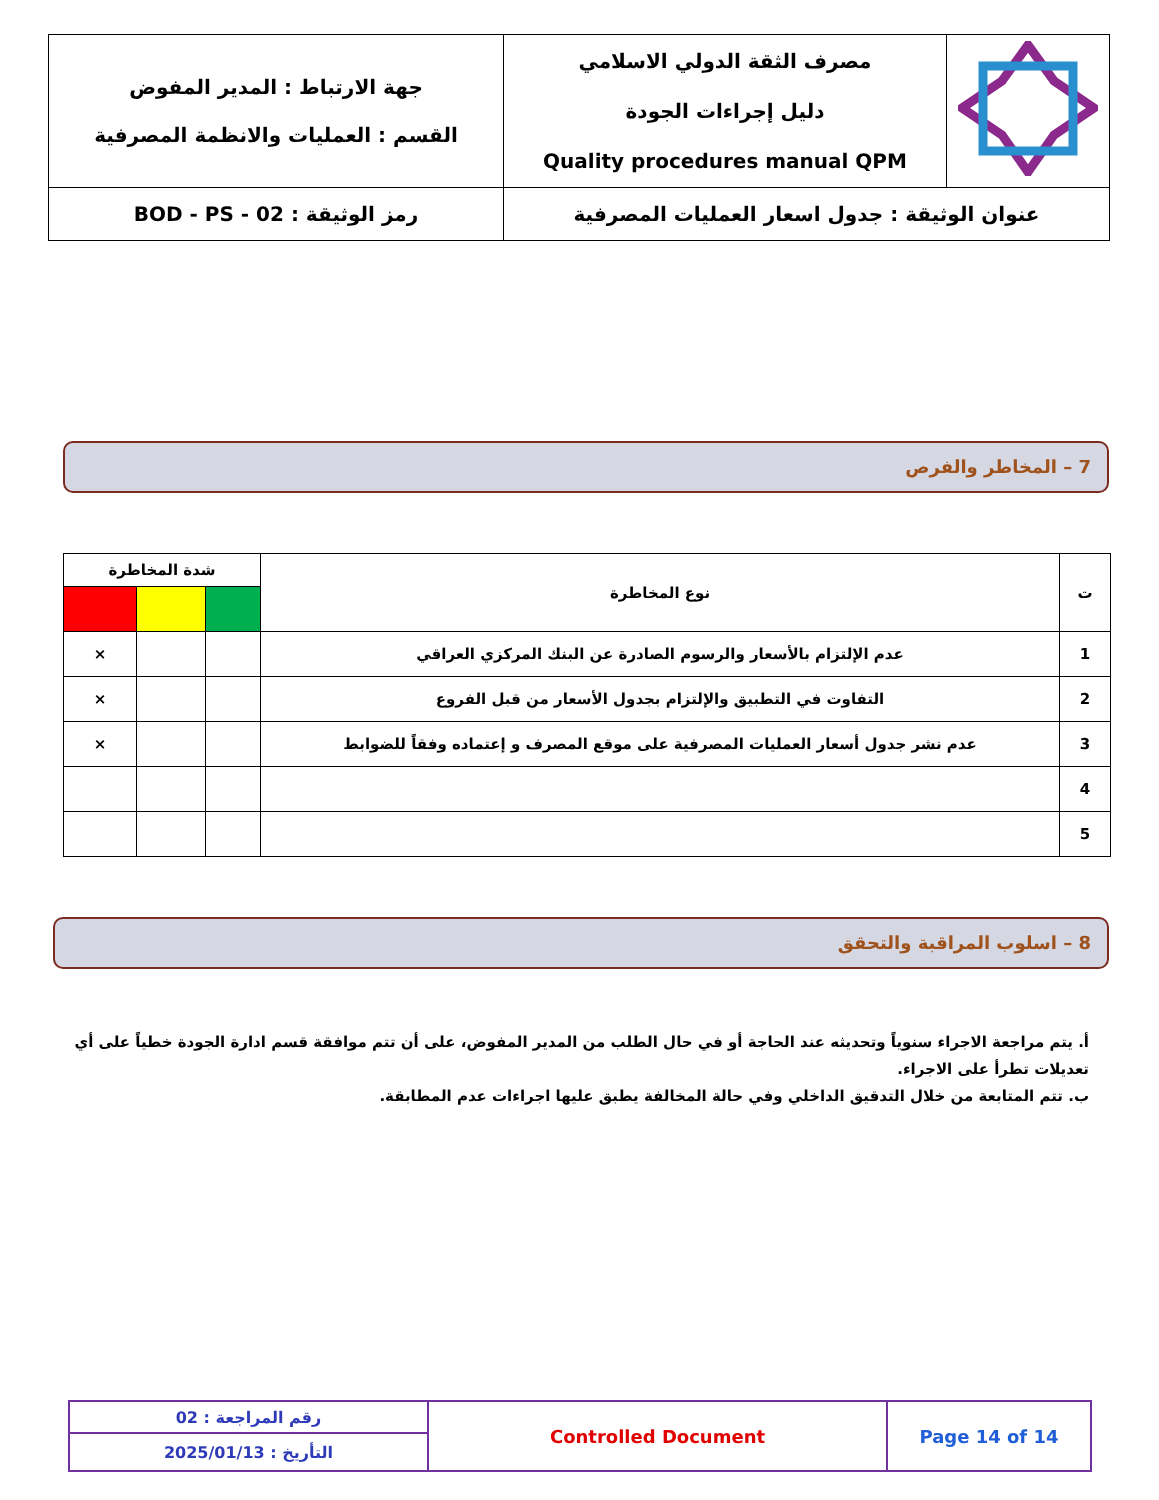| | مصرف الثقة الدولي الاسلامي دليل إجراءات الجودة Quality procedures manual QPM | جهة الارتباط : المدير المفوض القسم : العمليات والانظمة المصرفية |
| عنوان الوثيقة : جدول اسعار العمليات المصرفية | | رمز الوثيقة : BOD - PS - 02 |
7 – المخاطر والفرص
| ت | نوع المخاطرة | شدة المخاطرة | | |
| --- | --- | --- | --- | --- |
| 1 | عدم الإلتزام بالأسعار والرسوم الصادرة عن البنك المركزي العراقي | | | × |
| 2 | التفاوت في التطبيق والإلتزام بجدول الأسعار من قبل الفروع | | | × |
| 3 | عدم نشر جدول أسعار العمليات المصرفية على موقع المصرف و إعتماده وفقاً للضوابط | | | × |
| 4 | | | | |
| 5 | | | | |
8 – اسلوب المراقبة والتحقق
أ. يتم مراجعة الاجراء سنوياً وتحديثه عند الحاجة أو في حال الطلب من المدير المفوض، على أن تتم موافقة قسم ادارة الجودة خطياً على أي تعديلات تطرأ على الاجراء.
ب. تتم المتابعة من خلال التدقيق الداخلي وفي حالة المخالفة يطبق عليها اجراءات عدم المطابقة.
| رقم المراجعة : 02 | Controlled Document | Page 14 of 14 |
| التأريخ : 2025/01/13 | | |